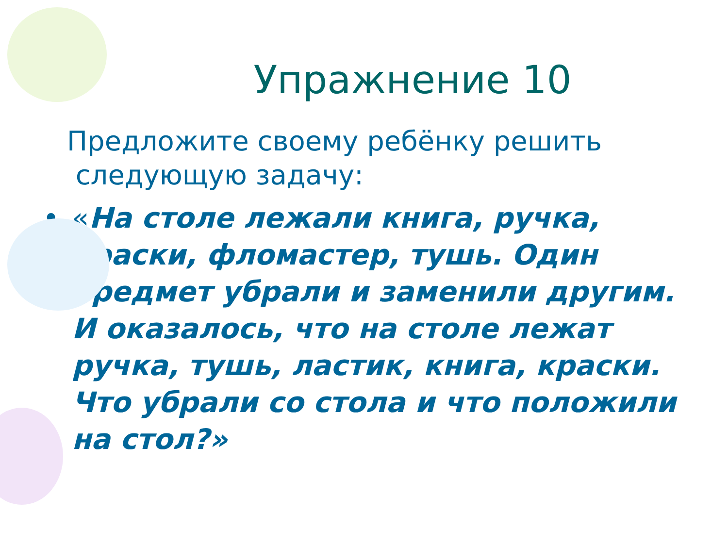Упражнение 10
Предложите своему ребёнку решить
следующую задачу:
• «На столе лежали книга, ручка, краски, фломастер, тушь. Один предмет убрали и заменили другим. И оказалось, что на столе лежат ручка, тушь, ластик, книга, краски. Что убрали со стола и что положили на стол?»